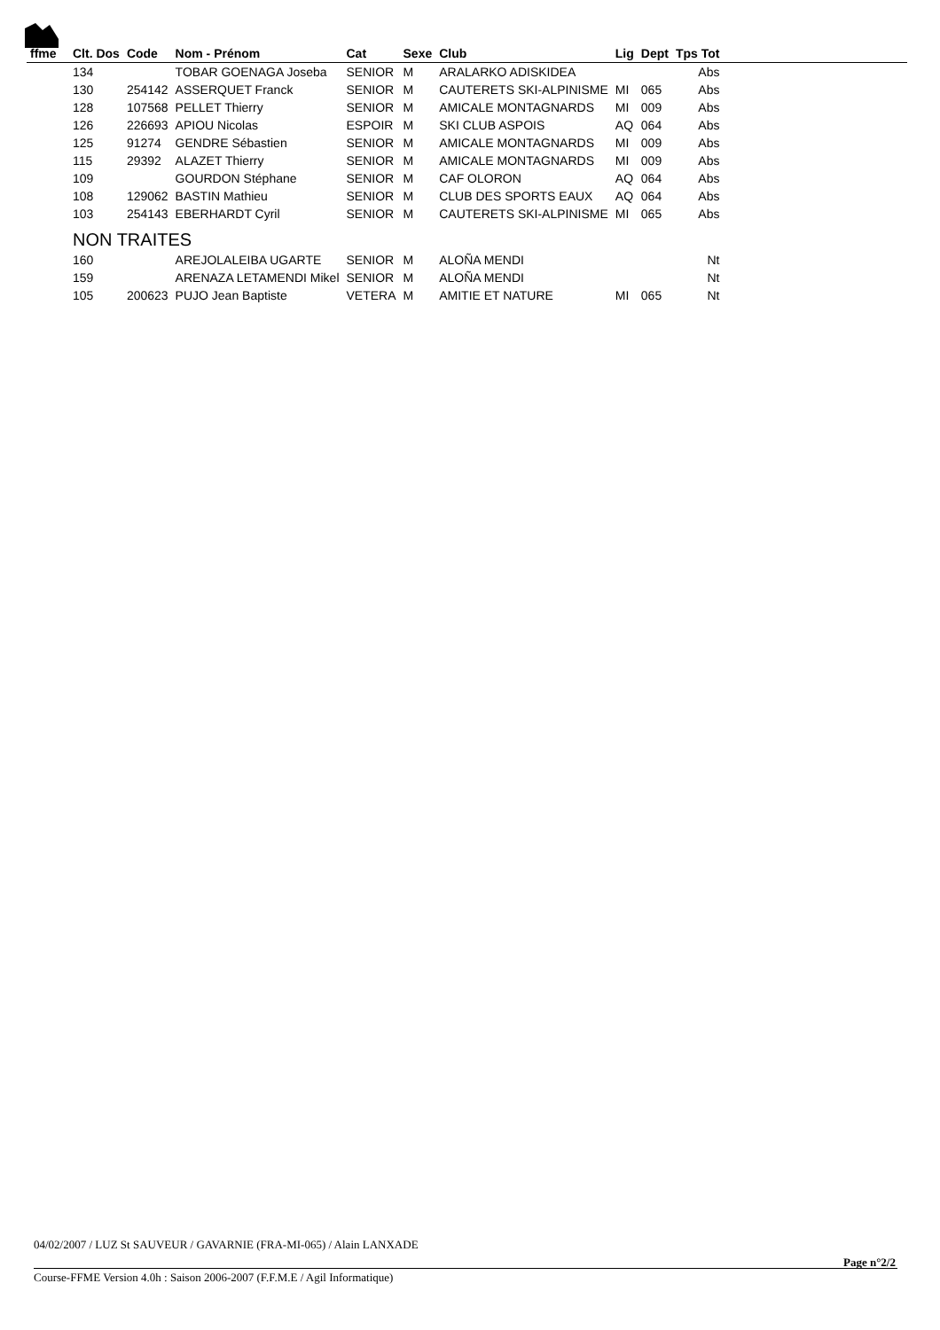| ffme | Clt. Dos | Code | Nom - Prénom | Cat | Sexe | Club | Lig | Dept | Tps Tot | |
| --- | --- | --- | --- | --- | --- | --- | --- | --- | --- | --- |
| | 134 | | TOBAR GOENAGA Joseba | SENIOR | M | ARALARKO ADISKIDEA | | | Abs | |
| | 130 | 254142 | ASSERQUET Franck | SENIOR | M | CAUTERETS SKI-ALPINISME | MI | 065 | Abs | |
| | 128 | 107568 | PELLET Thierry | SENIOR | M | AMICALE MONTAGNARDS | MI | 009 | Abs | |
| | 126 | 226693 | APIOU Nicolas | ESPOIR | M | SKI CLUB ASPOIS | AQ | 064 | Abs | |
| | 125 | 91274 | GENDRE Sébastien | SENIOR | M | AMICALE MONTAGNARDS | MI | 009 | Abs | |
| | 115 | 29392 | ALAZET Thierry | SENIOR | M | AMICALE MONTAGNARDS | MI | 009 | Abs | |
| | 109 | | GOURDON Stéphane | SENIOR | M | CAF OLORON | AQ | 064 | Abs | |
| | 108 | 129062 | BASTIN Mathieu | SENIOR | M | CLUB DES SPORTS EAUX | AQ | 064 | Abs | |
| | 103 | 254143 | EBERHARDT Cyril | SENIOR | M | CAUTERETS SKI-ALPINISME | MI | 065 | Abs | |
| | NON TRAITES | | | | | | | | | |
| | 160 | | AREJOLALEIBA UGARTE | SENIOR | M | ALOÑA MENDI | | | Nt | |
| | 159 | | ARENAZA LETAMENDI Mikel | SENIOR | M | ALOÑA MENDI | | | Nt | |
| | 105 | 200623 | PUJO Jean Baptiste | VETERA | M | AMITIE ET NATURE | MI | 065 | Nt | |
04/02/2007 / LUZ St SAUVEUR / GAVARNIE (FRA-MI-065) / Alain LANXADE
Page n°2/2
Course-FFME Version 4.0h : Saison 2006-2007 (F.F.M.E / Agil Informatique)